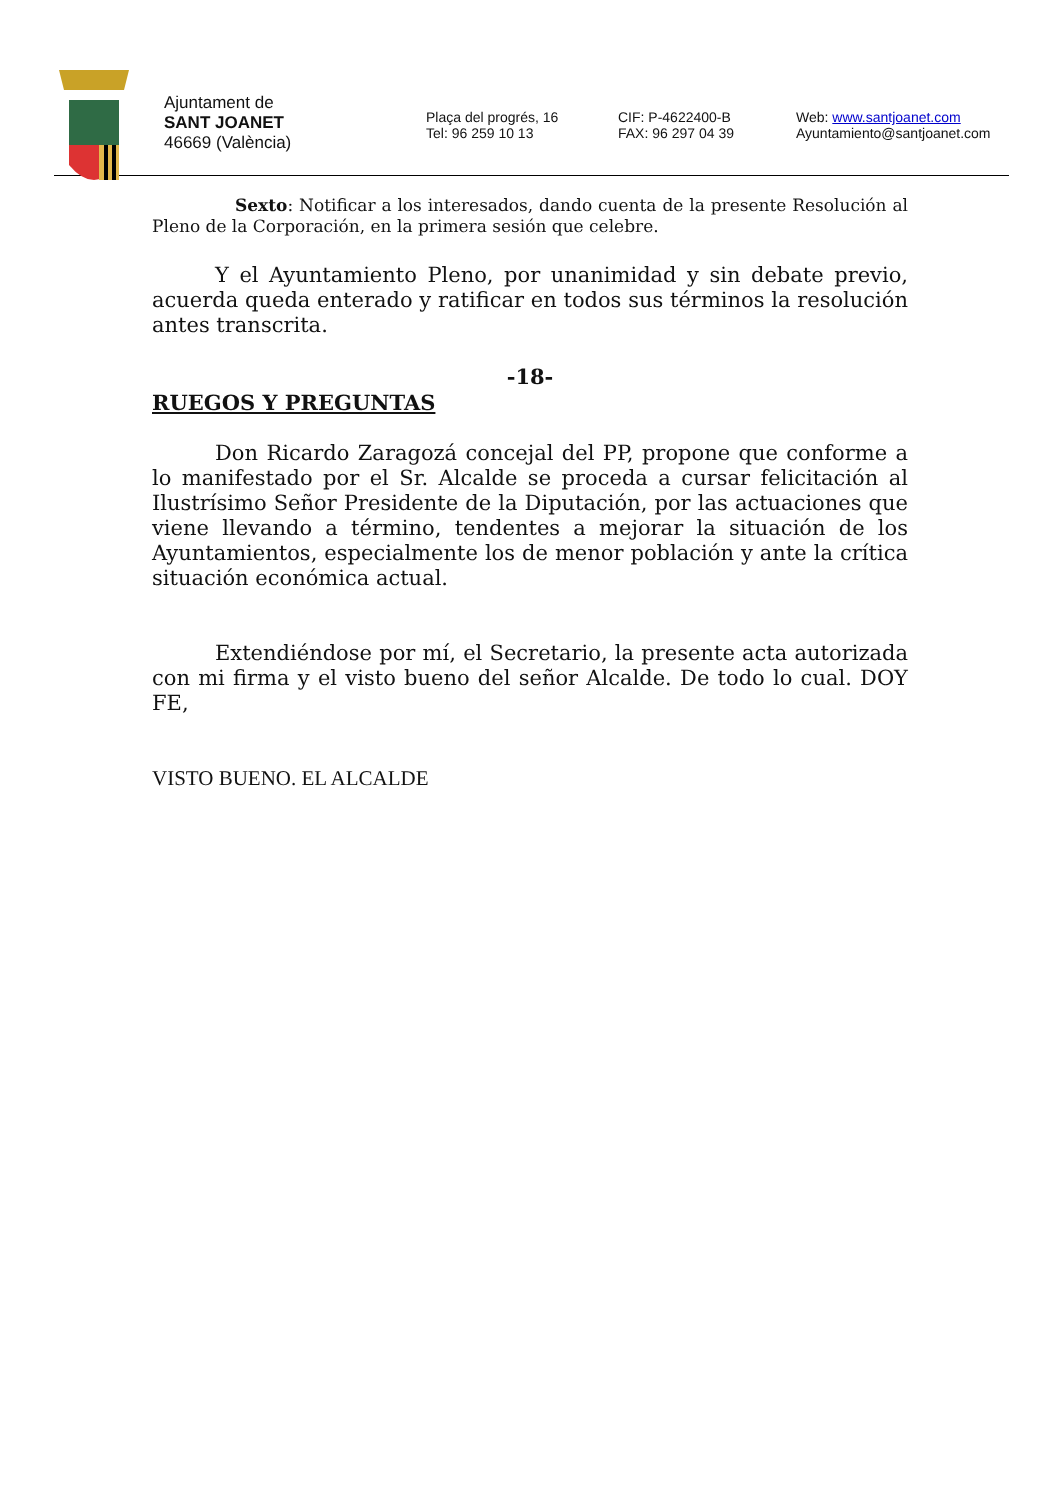Ajuntament de
SANT JOANET
46669 (València)
Plaça del progrés, 16
Tel: 96 259 10 13
CIF: P-4622400-B
FAX: 96 297 04 39
Web: www.santjoanet.com
Ayuntamiento@santjoanet.com
Sexto: Notificar a los interesados, dando cuenta de la presente Resolución al Pleno de la Corporación, en la primera sesión que celebre.
Y el Ayuntamiento Pleno, por unanimidad y sin debate previo, acuerda queda enterado y ratificar en todos sus términos la resolución antes transcrita.
-18-
RUEGOS Y PREGUNTAS
Don Ricardo Zaragozá concejal del PP, propone que conforme a lo manifestado por el Sr. Alcalde se proceda a cursar felicitación al Ilustrísimo Señor Presidente de la Diputación, por las actuaciones que viene llevando a término, tendentes a mejorar la situación de los Ayuntamientos, especialmente los de menor población y ante la crítica situación económica actual.
Extendiéndose por mí, el Secretario, la presente acta autorizada con mi firma y el visto bueno del señor Alcalde. De todo lo cual. DOY FE,
VISTO BUENO. EL ALCALDE